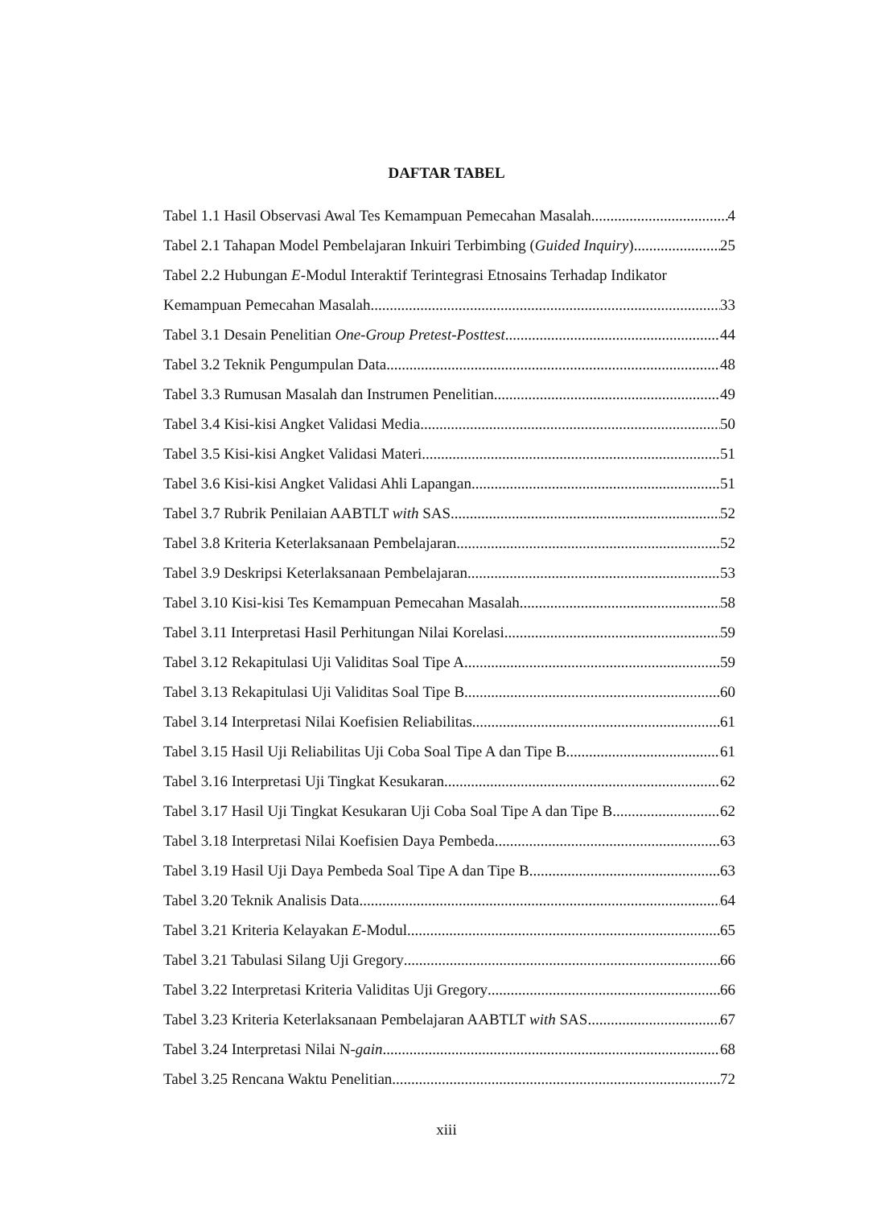DAFTAR TABEL
Tabel 1.1 Hasil Observasi Awal Tes Kemampuan Pemecahan Masalah 4
Tabel 2.1 Tahapan Model Pembelajaran Inkuiri Terbimbing (Guided Inquiry) 25
Tabel 2.2 Hubungan E-Modul Interaktif Terintegrasi Etnosains Terhadap Indikator
Kemampuan Pemecahan Masalah 33
Tabel 3.1 Desain Penelitian One-Group Pretest-Posttest 44
Tabel 3.2 Teknik Pengumpulan Data 48
Tabel 3.3 Rumusan Masalah dan Instrumen Penelitian 49
Tabel 3.4 Kisi-kisi Angket Validasi Media 50
Tabel 3.5 Kisi-kisi Angket Validasi Materi 51
Tabel 3.6 Kisi-kisi Angket Validasi Ahli Lapangan 51
Tabel 3.7 Rubrik Penilaian AABTLT with SAS 52
Tabel 3.8 Kriteria Keterlaksanaan Pembelajaran 52
Tabel 3.9 Deskripsi Keterlaksanaan Pembelajaran 53
Tabel 3.10 Kisi-kisi Tes Kemampuan Pemecahan Masalah 58
Tabel 3.11 Interpretasi Hasil Perhitungan Nilai Korelasi 59
Tabel 3.12 Rekapitulasi Uji Validitas Soal Tipe A 59
Tabel 3.13 Rekapitulasi Uji Validitas Soal Tipe B 60
Tabel 3.14 Interpretasi Nilai Koefisien Reliabilitas 61
Tabel 3.15 Hasil Uji Reliabilitas Uji Coba Soal Tipe A dan Tipe B 61
Tabel 3.16 Interpretasi Uji Tingkat Kesukaran 62
Tabel 3.17 Hasil Uji Tingkat Kesukaran Uji Coba Soal Tipe A dan Tipe B 62
Tabel 3.18 Interpretasi Nilai Koefisien Daya Pembeda 63
Tabel 3.19 Hasil Uji Daya Pembeda Soal Tipe A dan Tipe B 63
Tabel 3.20 Teknik Analisis Data 64
Tabel 3.21 Kriteria Kelayakan E-Modul 65
Tabel 3.21 Tabulasi Silang Uji Gregory 66
Tabel 3.22 Interpretasi Kriteria Validitas Uji Gregory 66
Tabel 3.23 Kriteria Keterlaksanaan Pembelajaran AABTLT with SAS 67
Tabel 3.24 Interpretasi Nilai N-gain 68
Tabel 3.25 Rencana Waktu Penelitian 72
xiii